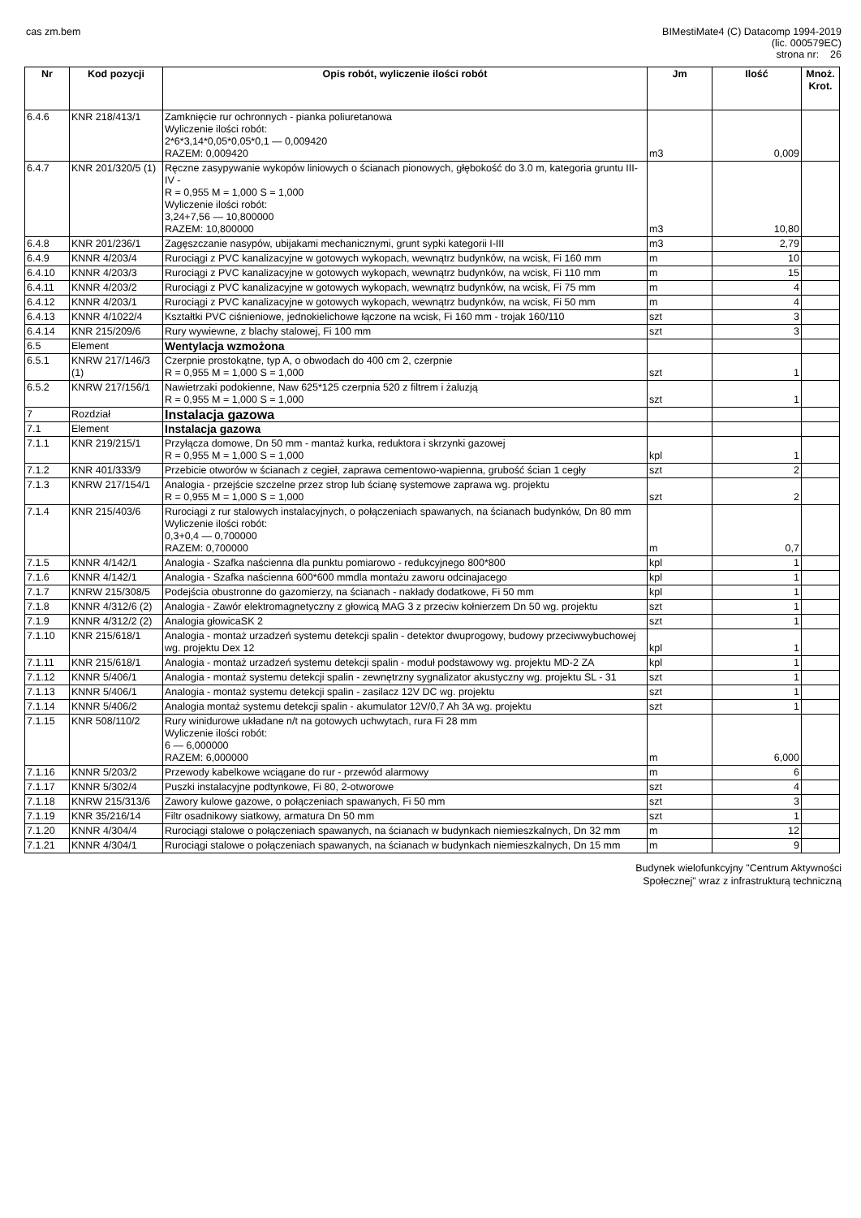cas zm.bem BIMestiMate4 (C) Datacomp 1994-2019
(lic. 000579EC)
strona nr: 26
| Nr | Kod pozycji | Opis robót, wyliczenie ilości robót | Jm | Ilość | Mnoż. Krot. |
| --- | --- | --- | --- | --- | --- |
| 6.4.6 | KNR 218/413/1 | Zamknięcie rur ochronnych - pianka poliuretanowa Wyliczenie ilości robót: 2*6*3,14*0,05*0,05*0,1 — 0,009420 RAZEM: 0,009420 | m3 | 0,009 | |
| 6.4.7 | KNR 201/320/5 (1) | Ręczne zasypywanie wykopów liniowych o ścianach pionowych, głębokość do 3.0 m, kategoria gruntu III-IV - R = 0,955 M = 1,000 S = 1,000 Wyliczenie ilości robót: 3,24+7,56 — 10,800000 RAZEM: 10,800000 | m3 | 10,80 | |
| 6.4.8 | KNR 201/236/1 | Zagęszczanie nasypów, ubijakami mechanicznymi, grunt sypki kategorii I-III | m3 | 2,79 | |
| 6.4.9 | KNNR 4/203/4 | Rurociągi z PVC kanalizacyjne w gotowych wykopach, wewnątrz budynków, na wcisk, Fi 160 mm | m | 10 | |
| 6.4.10 | KNNR 4/203/3 | Rurociągi z PVC kanalizacyjne w gotowych wykopach, wewnątrz budynków, na wcisk, Fi 110 mm | m | 15 | |
| 6.4.11 | KNNR 4/203/2 | Rurociągi z PVC kanalizacyjne w gotowych wykopach, wewnątrz budynków, na wcisk, Fi 75 mm | m | 4 | |
| 6.4.12 | KNNR 4/203/1 | Rurociągi z PVC kanalizacyjne w gotowych wykopach, wewnątrz budynków, na wcisk, Fi 50 mm | m | 4 | |
| 6.4.13 | KNNR 4/1022/4 | Kształtki PVC ciśnieniowe, jednokielichowe łączone na wcisk, Fi 160 mm - trojak 160/110 | szt | 3 | |
| 6.4.14 | KNR 215/209/6 | Rury wywiewne, z blachy stalowej, Fi 100 mm | szt | 3 | |
| 6.5 | Element | Wentylacja wzmożona | | | |
| 6.5.1 | KNRW 217/146/3 (1) | Czerpnie prostokątne, typ A, o obwodach do 400 cm 2, czerpnie R = 0,955 M = 1,000 S = 1,000 | szt | 1 | |
| 6.5.2 | KNRW 217/156/1 | Nawietrzaki podokienne, Naw 625*125 czerpnia 520 z filtrem i żaluzją R = 0,955 M = 1,000 S = 1,000 | szt | 1 | |
| 7 | Rozdział | Instalacja gazowa | | | |
| 7.1 | Element | Instalacja gazowa | | | |
| 7.1.1 | KNR 219/215/1 | Przyłącza domowe, Dn 50 mm - mantaż kurka, reduktora i skrzynki gazowej R = 0,955 M = 1,000 S = 1,000 | kpl | 1 | |
| 7.1.2 | KNR 401/333/9 | Przebicie otworów w ścianach z cegieł, zaprawa cementowo-wapienna, grubość ścian 1 cegły | szt | 2 | |
| 7.1.3 | KNRW 217/154/1 | Analogia - przejście szczelne przez strop lub ścianę systemowe zaprawa wg. projektu R = 0,955 M = 1,000 S = 1,000 | szt | 2 | |
| 7.1.4 | KNR 215/403/6 | Rurociągi z rur stalowych instalacyjnych, o połączeniach spawanych, na ścianach budynków, Dn 80 mm Wyliczenie ilości robót: 0,3+0,4 — 0,700000 RAZEM: 0,700000 | m | 0,7 | |
| 7.1.5 | KNNR 4/142/1 | Analogia - Szafka naścienna dla punktu pomiarowo - redukcyjnego 800*800 | kpl | 1 | |
| 7.1.6 | KNNR 4/142/1 | Analogia - Szafka naścienna 600*600 mmdla montażu zaworu odcinajacego | kpl | 1 | |
| 7.1.7 | KNRW 215/308/5 | Podejścia obustronne do gazomierzy, na ścianach - nakłady dodatkowe, Fi 50 mm | kpl | 1 | |
| 7.1.8 | KNNR 4/312/6 (2) | Analogia - Zawór elektromagnetyczny z głowicą MAG 3 z przeciw kołnierzem Dn 50 wg. projektu | szt | 1 | |
| 7.1.9 | KNNR 4/312/2 (2) | Analogia głowicaSK 2 | szt | 1 | |
| 7.1.10 | KNR 215/618/1 | Analogia - montaż urzadzeń systemu detekcji spalin - detektor dwuprogowy, budowy przeciwwybuchowej wg. projektu Dex 12 | kpl | 1 | |
| 7.1.11 | KNR 215/618/1 | Analogia - montaż urzadzeń systemu detekcji spalin - moduł podstawowy wg. projektu MD-2 ZA | kpl | 1 | |
| 7.1.12 | KNNR 5/406/1 | Analogia - montaż systemu detekcji spalin - zewnętrzny sygnalizator akustyczny wg. projektu SL - 31 | szt | 1 | |
| 7.1.13 | KNNR 5/406/1 | Analogia - montaż systemu detekcji spalin - zasilacz 12V DC wg. projektu | szt | 1 | |
| 7.1.14 | KNNR 5/406/2 | Analogia montaż systemu detekcji spalin - akumulator 12V/0,7 Ah 3A wg. projektu | szt | 1 | |
| 7.1.15 | KNR 508/110/2 | Rury winidurowe układane n/t na gotowych uchwytach, rura Fi 28 mm Wyliczenie ilości robót: 6 — 6,000000 RAZEM: 6,000000 | m | 6,000 | |
| 7.1.16 | KNNR 5/203/2 | Przewody kabelkowe wciągane do rur - przewód alarmowy | m | 6 | |
| 7.1.17 | KNNR 5/302/4 | Puszki instalacyjne podtynkowe, Fi 80, 2-otworowe | szt | 4 | |
| 7.1.18 | KNRW 215/313/6 | Zawory kulowe gazowe, o połączeniach spawanych, Fi 50 mm | szt | 3 | |
| 7.1.19 | KNR 35/216/14 | Filtr osadnikowy siatkowy, armatura Dn 50 mm | szt | 1 | |
| 7.1.20 | KNNR 4/304/4 | Rurociągi stalowe o połączeniach spawanych, na ścianach w budynkach niemieszkalnych, Dn 32 mm | m | 12 | |
| 7.1.21 | KNNR 4/304/1 | Rurociągi stalowe o połączeniach spawanych, na ścianach w budynkach niemieszkalnych, Dn 15 mm | m | 9 | |
Budynek wielofunkcyjny "Centrum Aktywności
Społecznej" wraz z infrastrukturą techniczną